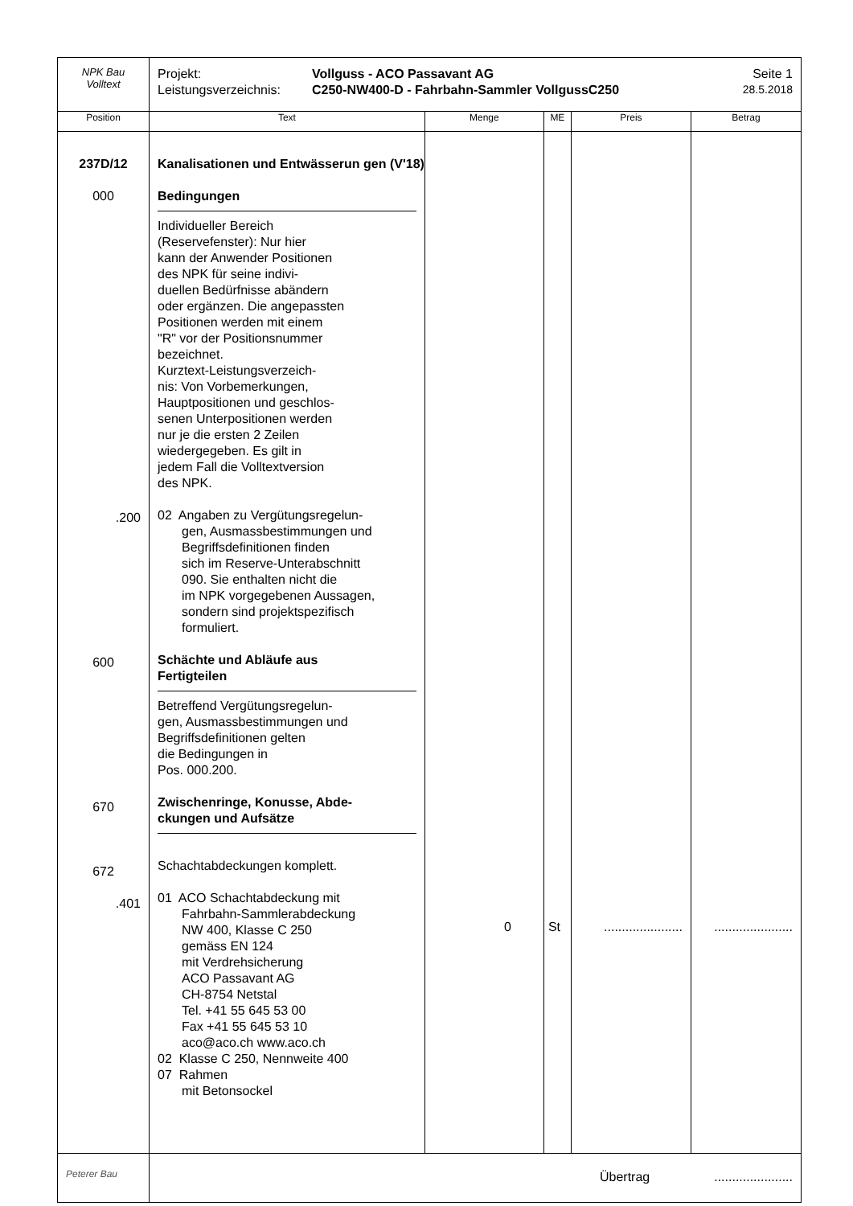| NPK Bau Volltext | Projekt: Vollguss - ACO Passavant AG Leistungsverzeichnis: C250-NW400-D - Fahrbahn-Sammler VollgussC250 Seite 1 28.5.2018 | | | | |
| Position | Text | Menge | ME | Preis | Betrag |
| 237D/12 000 .200 600 670 672 .401 | Kanalisationen und Entwässerun gen (V'18) Bedingungen Individueller Bereich (Reservefenster): Nur hier kann der Anwender Positionen des NPK für seine indivi- duellen Bedürfnisse abändern oder ergänzen. Die angepassten Positionen werden mit einem "R" vor der Positionsnummer bezeichnet. Kurztext-Leistungsverzeich- nis: Von Vorbemerkungen, Hauptpositionen und geschlos- senen Unterpositionen werden nur je die ersten 2 Zeilen wiedergegeben. Es gilt in jedem Fall die Volltextversion des NPK. 02 Angaben zu Vergütungsregelun- gen, Ausmassbestimmungen und Begriffsdefinitionen finden sich im Reserve-Unterabschnitt 090. Sie enthalten nicht die im NPK vorgegebenen Aussagen, sondern sind projektspezifisch formuliert. Schächte und Abläufe aus Fertigteilen Betreffend Vergütungsregelun- gen, Ausmassbestimmungen und Begriffsdefinitionen gelten die Bedingungen in Pos. 000.200. Zwischenringe, Konusse, Abde- ckungen und Aufsätze Schachtabdeckungen komplett. 01 ACO Schachtabdeckung mit Fahrbahn-Sammlerabdeckung NW 400, Klasse C 250 gemäss EN 124 mit Verdrehsicherung ACO Passavant AG CH-8754 Netstal Tel. +41 55 645 53 00 Fax +41 55 645 53 10 aco@aco.ch www.aco.ch 02 Klasse C 250, Nennweite 400 07 Rahmen mit Betonsockel | 0 | St | ...................... | ...................... |
| Peterer Bau | Übertrag ...................... | | | | |